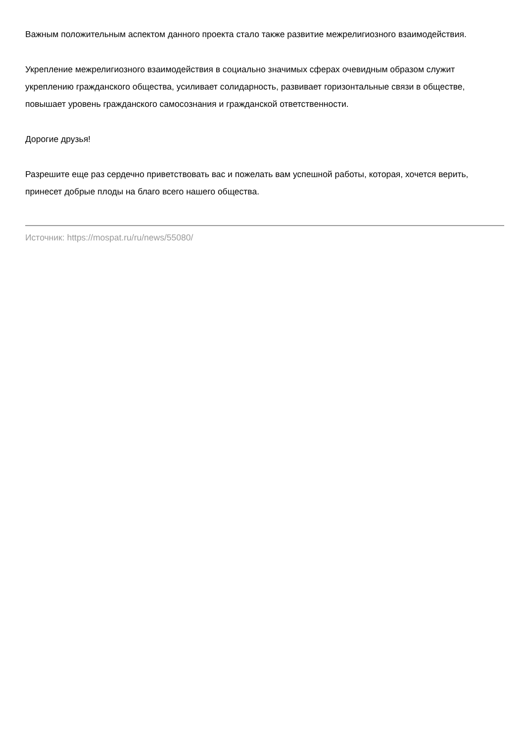Важным положительным аспектом данного проекта стало также развитие межрелигиозного взаимодействия.
Укрепление межрелигиозного взаимодействия в социально значимых сферах очевидным образом служит укреплению гражданского общества, усиливает солидарность, развивает горизонтальные связи в обществе, повышает уровень гражданского самосознания и гражданской ответственности.
Дорогие друзья!
Разрешите еще раз сердечно приветствовать вас и пожелать вам успешной работы, которая, хочется верить, принесет добрые плоды на благо всего нашего общества.
Источник: https://mospat.ru/ru/news/55080/